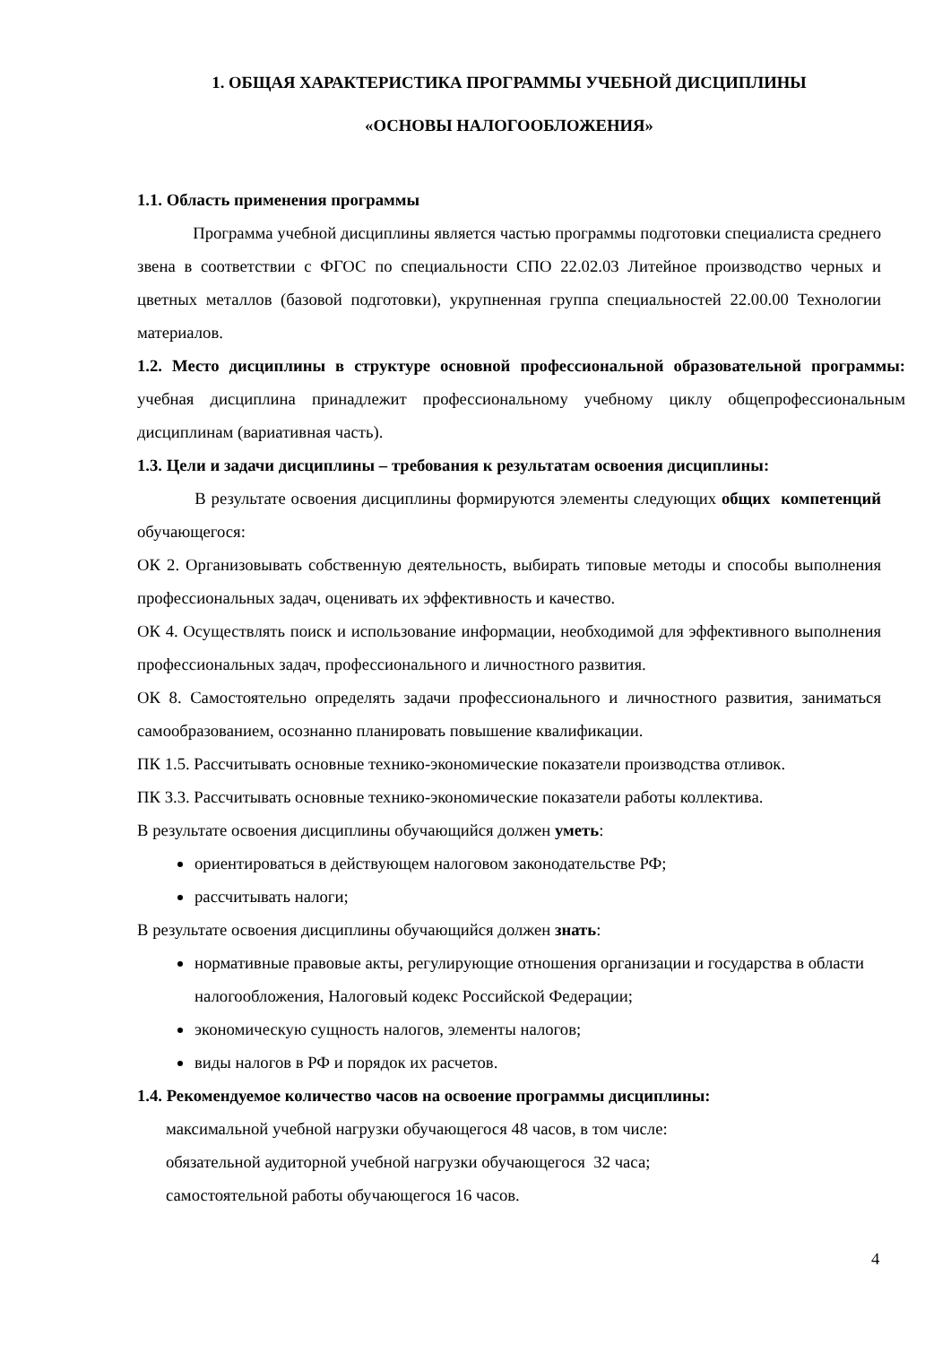1. ОБЩАЯ ХАРАКТЕРИСТИКА ПРОГРАММЫ УЧЕБНОЙ ДИСЦИПЛИНЫ
«ОСНОВЫ НАЛОГООБЛОЖЕНИЯ»
1.1. Область применения программы
Программа учебной дисциплины является частью программы подготовки специалиста среднего звена в соответствии с ФГОС по специальности СПО 22.02.03 Литейное производство черных и цветных металлов (базовой подготовки), укрупненная группа специальностей 22.00.00 Технологии материалов.
1.2. Место дисциплины в структуре основной профессиональной образовательной программы: учебная дисциплина принадлежит профессиональному учебному циклу общепрофессиональным дисциплинам (вариативная часть).
1.3. Цели и задачи дисциплины – требования к результатам освоения дисциплины:
В результате освоения дисциплины формируются элементы следующих общих компетенций обучающегося:
ОК 2. Организовывать собственную деятельность, выбирать типовые методы и способы выполнения профессиональных задач, оценивать их эффективность и качество.
ОК 4. Осуществлять поиск и использование информации, необходимой для эффективного выполнения профессиональных задач, профессионального и личностного развития.
ОК 8. Самостоятельно определять задачи профессионального и личностного развития, заниматься самообразованием, осознанно планировать повышение квалификации.
ПК 1.5. Рассчитывать основные технико-экономические показатели производства отливок.
ПК 3.3. Рассчитывать основные технико-экономические показатели работы коллектива.
В результате освоения дисциплины обучающийся должен уметь:
ориентироваться в действующем налоговом законодательстве РФ;
рассчитывать налоги;
В результате освоения дисциплины обучающийся должен знать:
нормативные правовые акты, регулирующие отношения организации и государства в области налогообложения, Налоговый кодекс Российской Федерации;
экономическую сущность налогов, элементы налогов;
виды налогов в РФ и порядок их расчетов.
1.4. Рекомендуемое количество часов на освоение программы дисциплины:
максимальной учебной нагрузки обучающегося 48 часов, в том числе:
обязательной аудиторной учебной нагрузки обучающегося 32 часа;
самостоятельной работы обучающегося 16 часов.
4